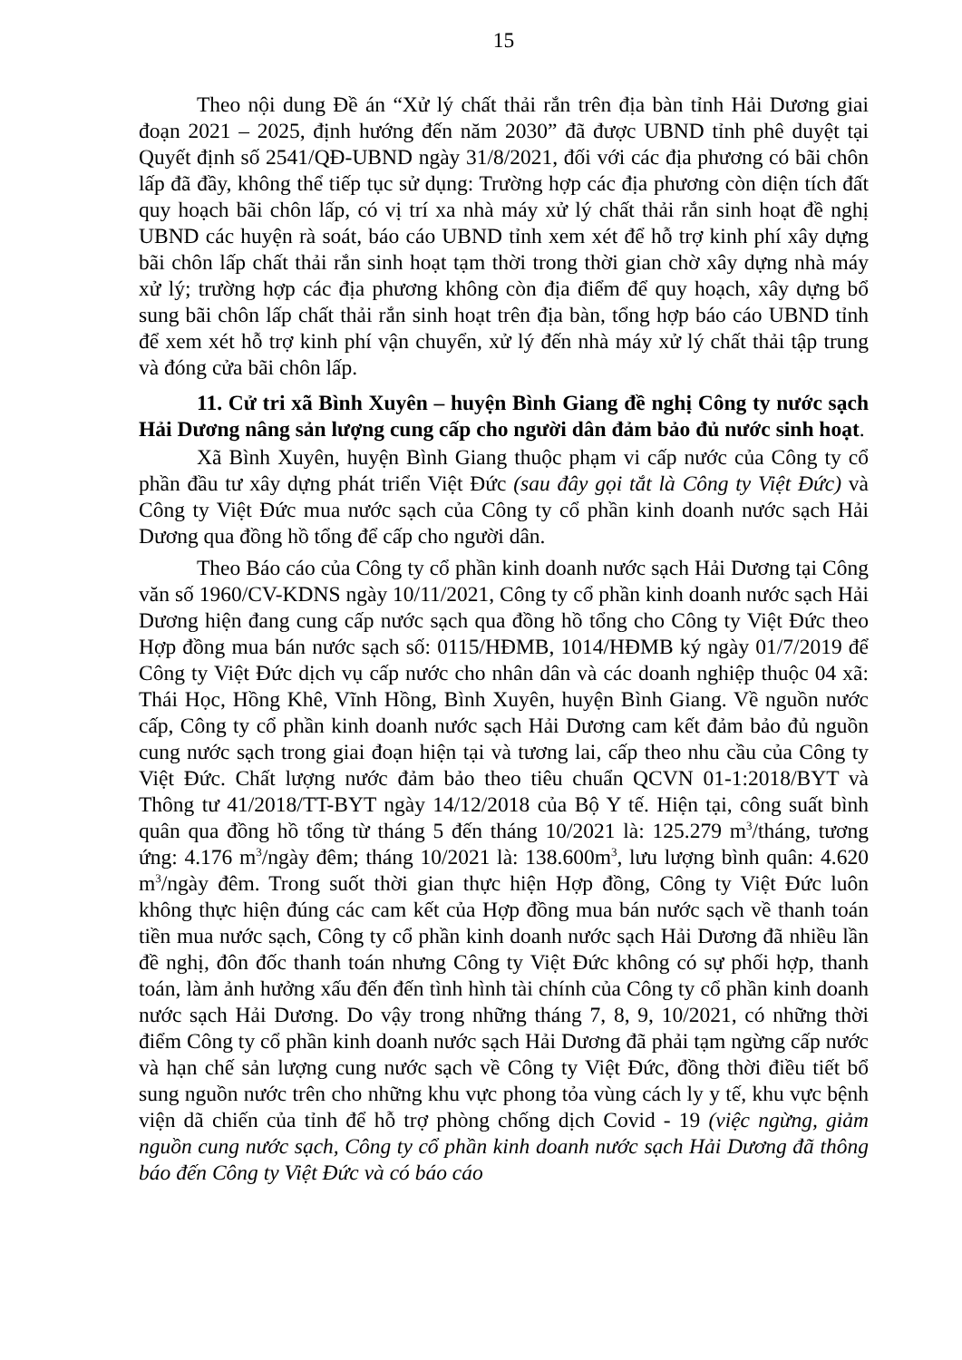15
Theo nội dung Đề án “Xử lý chất thải rắn trên địa bàn tỉnh Hải Dương giai đoạn 2021 – 2025, định hướng đến năm 2030” đã được UBND tỉnh phê duyệt tại Quyết định số 2541/QĐ-UBND ngày 31/8/2021, đối với các địa phương có bãi chôn lấp đã đầy, không thể tiếp tục sử dụng: Trường hợp các địa phương còn diện tích đất quy hoạch bãi chôn lấp, có vị trí xa nhà máy xử lý chất thải rắn sinh hoạt đề nghị UBND các huyện rà soát, báo cáo UBND tỉnh xem xét để hỗ trợ kinh phí xây dựng bãi chôn lấp chất thải rắn sinh hoạt tạm thời trong thời gian chờ xây dựng nhà máy xử lý; trường hợp các địa phương không còn địa điểm để quy hoạch, xây dựng bổ sung bãi chôn lấp chất thải rắn sinh hoạt trên địa bàn, tổng hợp báo cáo UBND tỉnh để xem xét hỗ trợ kinh phí vận chuyển, xử lý đến nhà máy xử lý chất thải tập trung và đóng cửa bãi chôn lấp.
11. Cử tri xã Bình Xuyên – huyện Bình Giang đề nghị Công ty nước sạch Hải Dương nâng sản lượng cung cấp cho người dân đảm bảo đủ nước sinh hoạt.
Xã Bình Xuyên, huyện Bình Giang thuộc phạm vi cấp nước của Công ty cổ phần đầu tư xây dựng phát triển Việt Đức (sau đây gọi tắt là Công ty Việt Đức) và Công ty Việt Đức mua nước sạch của Công ty cổ phần kinh doanh nước sạch Hải Dương qua đồng hồ tổng để cấp cho người dân.
Theo Báo cáo của Công ty cổ phần kinh doanh nước sạch Hải Dương tại Công văn số 1960/CV-KDNS ngày 10/11/2021, Công ty cổ phần kinh doanh nước sạch Hải Dương hiện đang cung cấp nước sạch qua đồng hồ tổng cho Công ty Việt Đức theo Hợp đồng mua bán nước sạch số: 0115/HĐMB, 1014/HĐMB ký ngày 01/7/2019 để Công ty Việt Đức dịch vụ cấp nước cho nhân dân và các doanh nghiệp thuộc 04 xã: Thái Học, Hồng Khê, Vĩnh Hồng, Bình Xuyên, huyện Bình Giang. Về nguồn nước cấp, Công ty cổ phần kinh doanh nước sạch Hải Dương cam kết đảm bảo đủ nguồn cung nước sạch trong giai đoạn hiện tại và tương lai, cấp theo nhu cầu của Công ty Việt Đức. Chất lượng nước đảm bảo theo tiêu chuẩn QCVN 01-1:2018/BYT và Thông tư 41/2018/TT-BYT ngày 14/12/2018 của Bộ Y tế. Hiện tại, công suất bình quân qua đồng hồ tổng từ tháng 5 đến tháng 10/2021 là: 125.279 m<sup>3</sup>/tháng, tương ứng: 4.176 m<sup>3</sup>/ngày đêm; tháng 10/2021 là: 138.600m<sup>3</sup>, lưu lượng bình quân: 4.620 m<sup>3</sup>/ngày đêm. Trong suốt thời gian thực hiện Hợp đồng, Công ty Việt Đức luôn không thực hiện đúng các cam kết của Hợp đồng mua bán nước sạch về thanh toán tiền mua nước sạch, Công ty cổ phần kinh doanh nước sạch Hải Dương đã nhiều lần đề nghị, đôn đốc thanh toán nhưng Công ty Việt Đức không có sự phối hợp, thanh toán, làm ảnh hưởng xấu đến đến tình hình tài chính của Công ty cổ phần kinh doanh nước sạch Hải Dương. Do vậy trong những tháng 7, 8, 9, 10/2021, có những thời điểm Công ty cổ phần kinh doanh nước sạch Hải Dương đã phải tạm ngừng cấp nước và hạn chế sản lượng cung nước sạch về Công ty Việt Đức, đồng thời điều tiết bổ sung nguồn nước trên cho những khu vực phong tỏa vùng cách ly y tế, khu vực bệnh viện dã chiến của tỉnh để hỗ trợ phòng chống dịch Covid - 19 (việc ngừng, giảm nguồn cung nước sạch, Công ty cổ phần kinh doanh nước sạch Hải Dương đã thông báo đến Công ty Việt Đức và có báo cáo